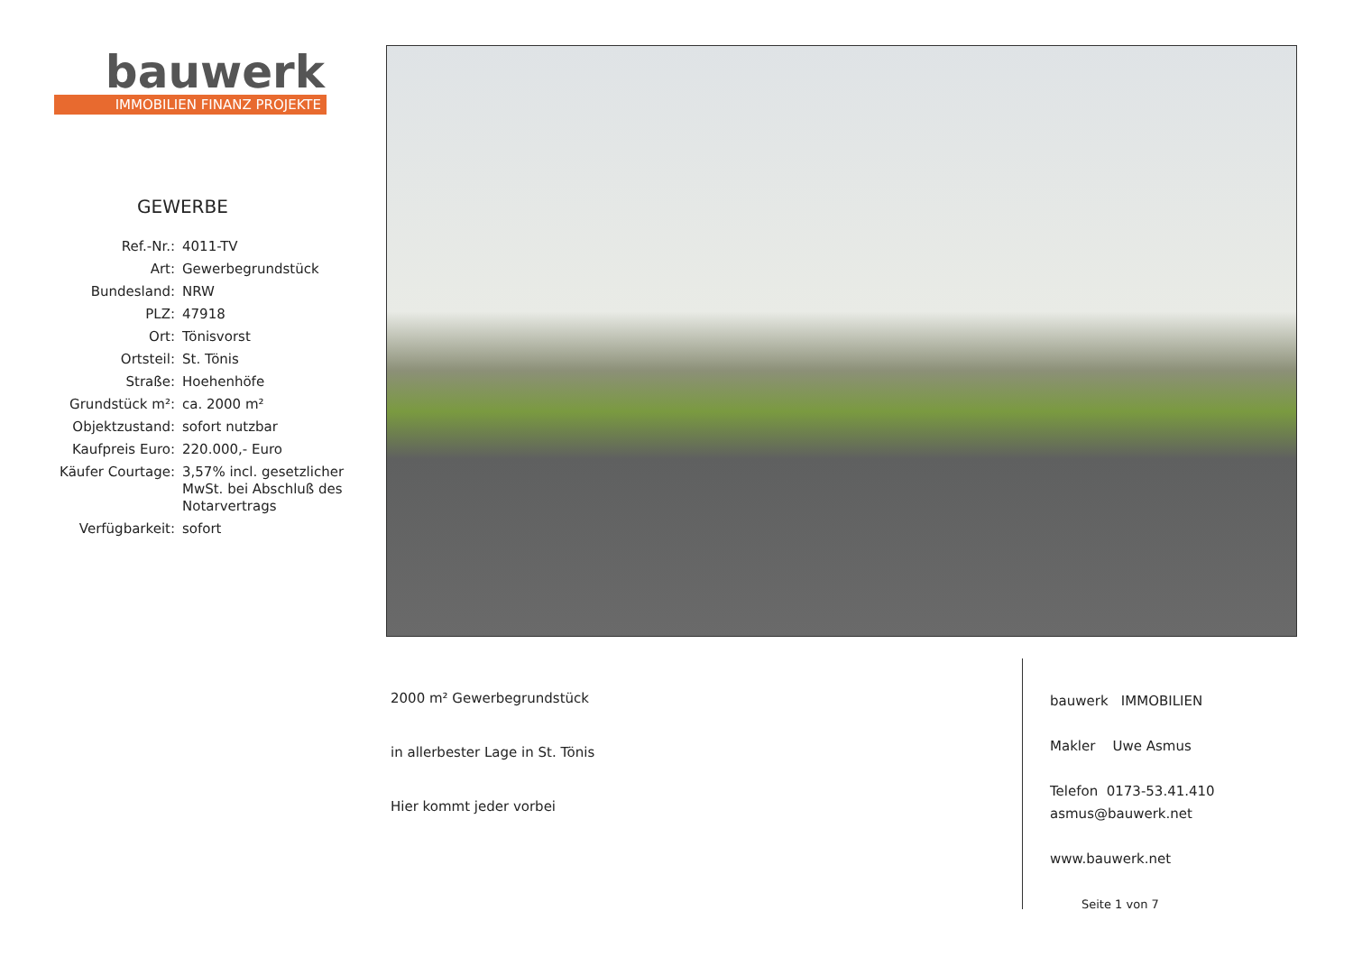bauwerk
IMMOBILIEN FINANZ PROJEKTE
GEWERBE
| Ref.-Nr.: | 4011-TV |
| Art: | Gewerbegrundstück |
| Bundesland: | NRW |
| PLZ: | 47918 |
| Ort: | Tönisvorst |
| Ortsteil: | St. Tönis |
| Straße: | Hoehenhöfe |
| Grundstück m²: | ca. 2000 m² |
| Objektzustand: | sofort nutzbar |
| Kaufpreis Euro: | 220.000,- Euro |
| Käufer Courtage: | 3,57% incl. gesetzlicher MwSt. bei Abschluß des Notarvertrags |
| Verfügbarkeit: | sofort |
2000 m² Gewerbegrundstück
in allerbester Lage in St. Tönis
Hier kommt jeder vorbei
bauwerk IMMOBILIEN
Makler Uwe Asmus
Telefon 0173-53.41.410
asmus@bauwerk.net
www.bauwerk.net
Seite 1 von 7